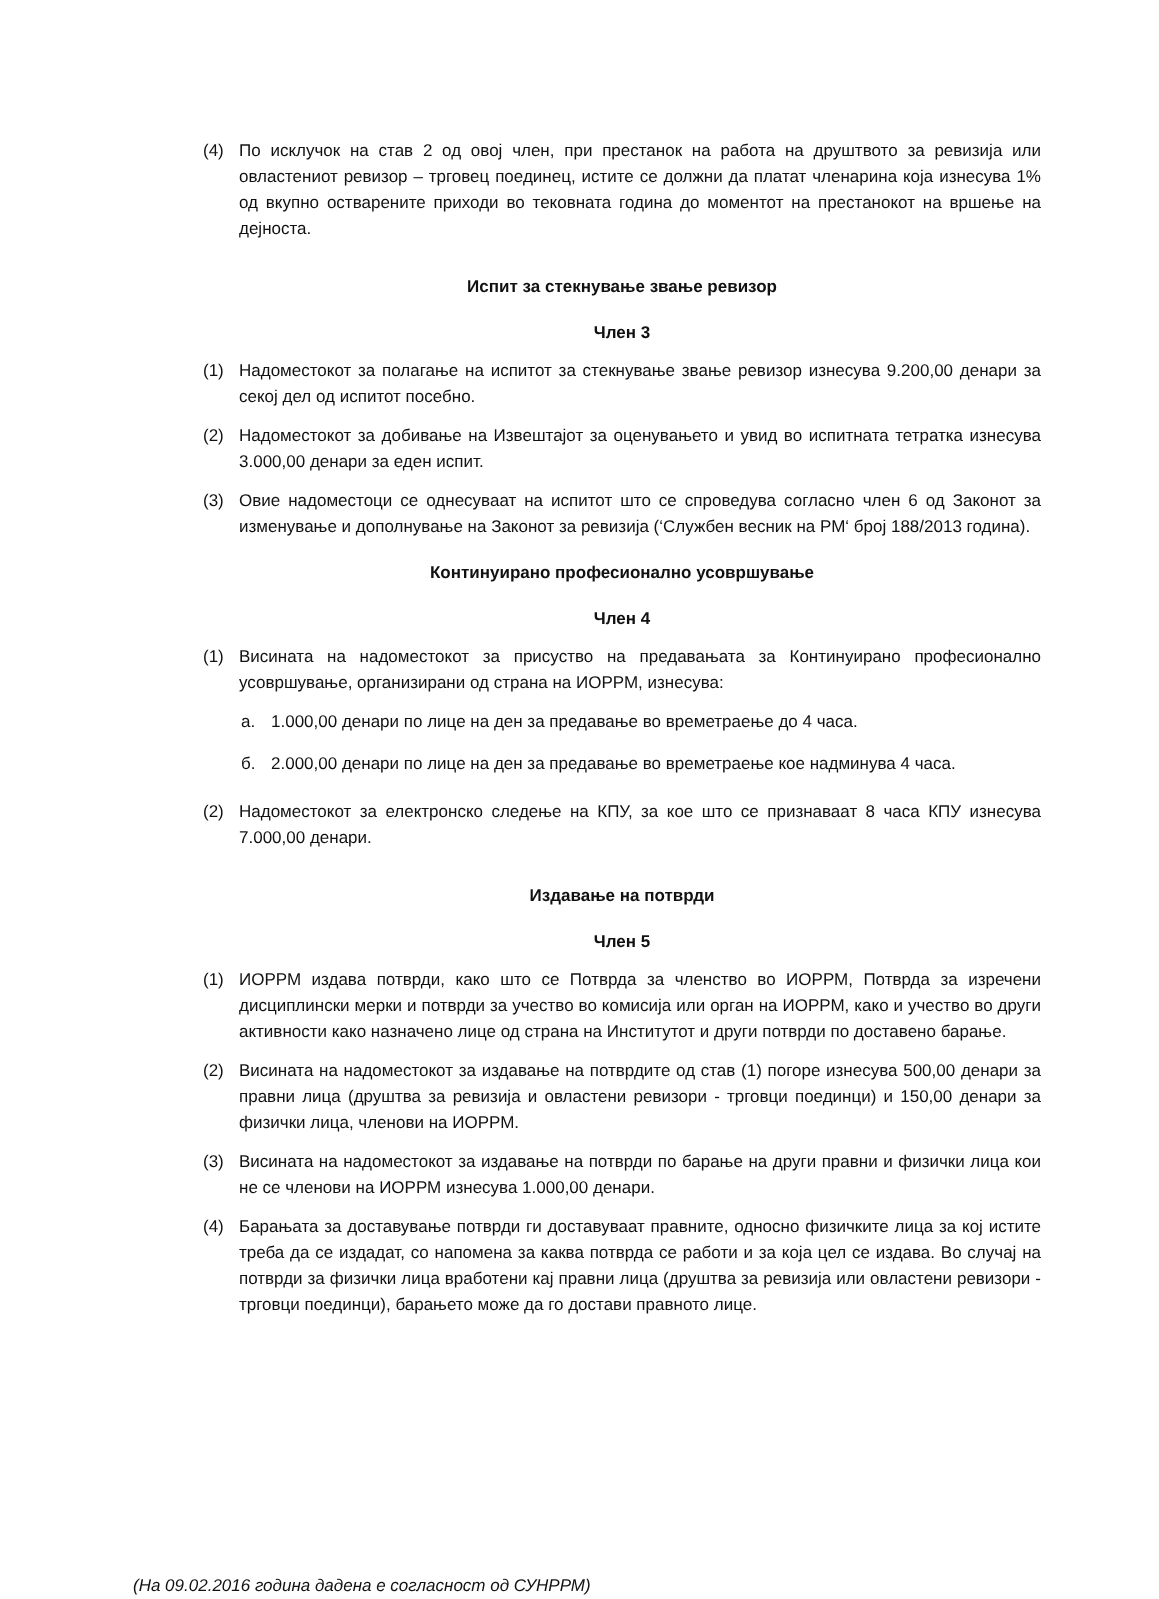(4) По исклучок на став 2 од овој член, при престанок на работа на друштвото за ревизија или овластениот ревизор – трговец поединец, истите се должни да платат членарина која изнесува 1% од вкупно остварените приходи во тековната година до моментот на престанокот на вршење на дејноста.
Испит за стекнување звање ревизор
Член 3
(1) Надоместокот за полагање на испитот за стекнување звање ревизор изнесува 9.200,00 денари за секој дел од испитот посебно.
(2) Надоместокот за добивање на Извештајот за оценувањето и увид во испитната тетратка изнесува 3.000,00 денари за еден испит.
(3) Овие надоместоци се однесуваат на испитот што се спроведува согласно член 6 од Законот за изменување и дополнување на Законот за ревизија (‘Службен весник на РМ‘ број 188/2013 година).
Континуирано професионално усовршување
Член 4
(1) Висината на надоместокот за присуство на предавањата за Континуирано професионално усовршување, организирани од страна на ИОРРМ, изнесува:
а. 1.000,00 денари по лице на ден за предавање во времетраење до 4 часа.
б. 2.000,00 денари по лице на ден за предавање во времетраење кое надминува 4 часа.
(2) Надоместокот за електронско следење на КПУ, за кое што се признаваат 8 часа КПУ изнесува 7.000,00 денари.
Издавање на потврди
Член 5
(1) ИОРРМ издава потврди, како што се Потврда за членство во ИОРРМ, Потврда за изречени дисциплински мерки и потврди за учество во комисија или орган на ИОРРМ, како и учество во други активности како назначено лице од страна на Институтот и други потврди по доставено барање.
(2) Висината на надоместокот за издавање на потврдите од став (1) погоре изнесува 500,00 денари за правни лица (друштва за ревизија и овластени ревизори - трговци поединци) и 150,00 денари за физички лица, членови на ИОРРМ.
(3) Висината на надоместокот за издавање на потврди по барање на други правни и физички лица кои не се членови на ИОРРМ изнесува 1.000,00 денари.
(4) Барањата за доставување потврди ги доставуваат правните, односно физичките лица за кој истите треба да се издадат, со напомена за каква потврда се работи и за која цел се издава. Во случај на потврди за физички лица вработени кај правни лица (друштва за ревизија или овластени ревизори - трговци поединци), барањето може да го достави правното лице.
(На 09.02.2016 година дадена е согласност од СУНРРМ)